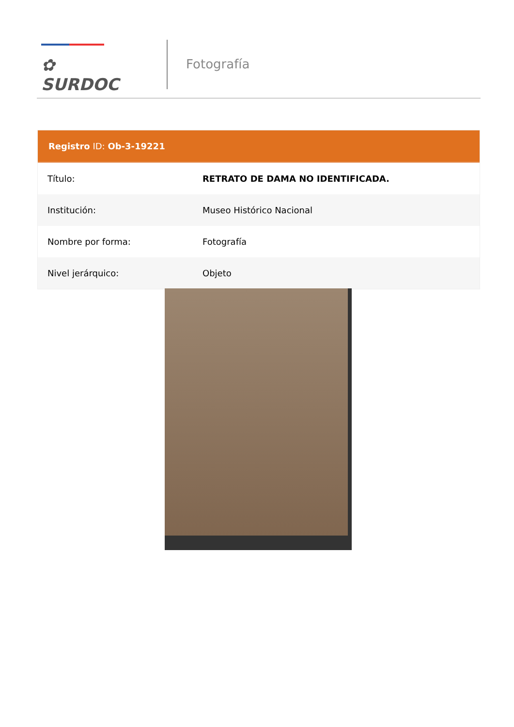✿ SURDOC
Fotografía
Registro ID: Ob-3-19221
| Título: | RETRATO DE DAMA NO IDENTIFICADA. |
| Institución: | Museo Histórico Nacional |
| Nombre por forma: | Fotografía |
| Nivel jerárquico: | Objeto |